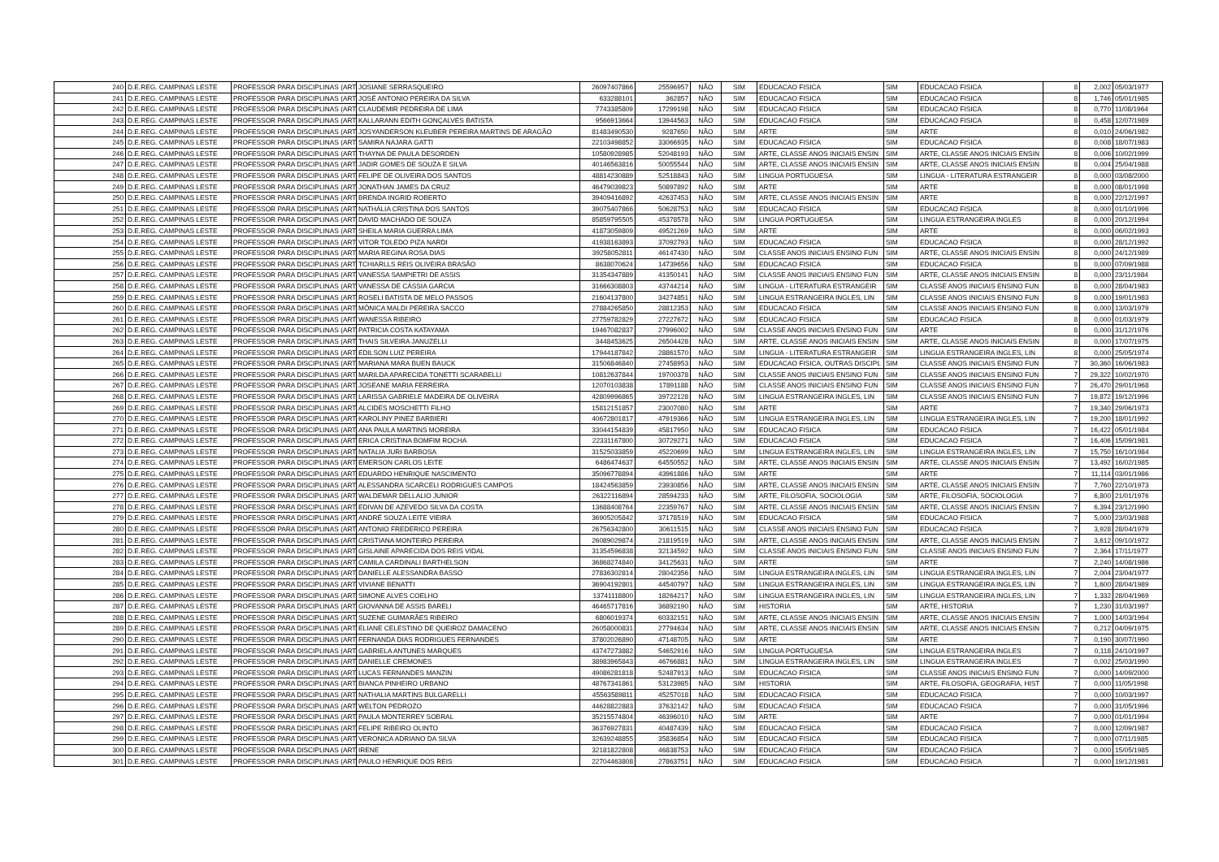| 240 | D.E.REG. CAMPINAS LESTE | PROFESSOR PARA DISCIPLINAS (ART | JOSIANE SERRASQUEIRO | 26097407866 | 25596957 | NÃO | SIM | EDUCACAO FISICA | SIM | EDUCACAO FISICA | 8 | 2,002 | 05/03/1977 |
| 241 | D.E.REG. CAMPINAS LESTE | PROFESSOR PARA DISCIPLINAS (ART | JOSÉ ANTONIO PEREIRA DA SILVA | 633288101 | 362857 | NÃO | SIM | EDUCACAO FISICA | SIM | EDUCACAO FISICA | 8 | 1,746 | 05/01/1985 |
| 242 | D.E.REG. CAMPINAS LESTE | PROFESSOR PARA DISCIPLINAS (ART | CLAUDEMIR PEDREIRA DE LIMA | 7743385809 | 17299198 | NÃO | SIM | EDUCACAO FISICA | SIM | EDUCACAO FISICA | 8 | 0,770 | 11/08/1964 |
| 243 | D.E.REG. CAMPINAS LESTE | PROFESSOR PARA DISCIPLINAS (ART | KALLARANN EDITH GONÇALVES BATISTA | 9566913664 | 13944563 | NÃO | SIM | EDUCACAO FISICA | SIM | EDUCACAO FISICA | 8 | 0,458 | 12/07/1989 |
| 244 | D.E.REG. CAMPINAS LESTE | PROFESSOR PARA DISCIPLINAS (ART | JOSYANDERSON KLEUBER PEREIRA MARTINS DE ARAGÃO | 81483490530 | 9287650 | NÃO | SIM | ARTE | SIM | ARTE | 8 | 0,010 | 24/06/1982 |
| 245 | D.E.REG. CAMPINAS LESTE | PROFESSOR PARA DISCIPLINAS (ART | SAMIRA NAJARA GATTI | 22103498852 | 33066935 | NÃO | SIM | EDUCACAO FISICA | SIM | EDUCACAO FISICA | 8 | 0,008 | 18/07/1983 |
| 246 | D.E.REG. CAMPINAS LESTE | PROFESSOR PARA DISCIPLINAS (ART | THAYNA DE PAULA DESORDEN | 10580928985 | 52048193 | NÃO | SIM | ARTE, CLASSE ANOS INICIAIS ENSIN | SIM | ARTE, CLASSE ANOS INICIAIS ENSIN | 8 | 0,006 | 10/02/1999 |
| 247 | D.E.REG. CAMPINAS LESTE | PROFESSOR PARA DISCIPLINAS (ART | JADIR GOMES DE SOUZA E SILVA | 40146563816 | 50055544 | NÃO | SIM | ARTE, CLASSE ANOS INICIAIS ENSIN | SIM | ARTE, CLASSE ANOS INICIAIS ENSIN | 8 | 0,004 | 25/04/1988 |
| 248 | D.E.REG. CAMPINAS LESTE | PROFESSOR PARA DISCIPLINAS (ART | FELIPE DE OLIVEIRA DOS SANTOS | 48814230889 | 52518843 | NÃO | SIM | LINGUA PORTUGUESA | SIM | LINGUA - LITERATURA ESTRANGEIR | 8 | 0,000 | 03/08/2000 |
| 249 | D.E.REG. CAMPINAS LESTE | PROFESSOR PARA DISCIPLINAS (ART | JONATHAN JAMES DA CRUZ | 46479039823 | 50897892 | NÃO | SIM | ARTE | SIM | ARTE | 8 | 0,000 | 08/01/1998 |
| 250 | D.E.REG. CAMPINAS LESTE | PROFESSOR PARA DISCIPLINAS (ART | BRENDA INGRID ROBERTO | 39409416892 | 42637453 | NÃO | SIM | ARTE, CLASSE ANOS INICIAIS ENSIN | SIM | ARTE | 8 | 0,000 | 22/12/1997 |
| 251 | D.E.REG. CAMPINAS LESTE | PROFESSOR PARA DISCIPLINAS (ART | NATHÁLIA CRISTINA DOS SANTOS | 39075407866 | 50628753 | NÃO | SIM | EDUCACAO FISICA | SIM | EDUCACAO FISICA | 8 | 0,000 | 01/10/1996 |
| 252 | D.E.REG. CAMPINAS LESTE | PROFESSOR PARA DISCIPLINAS (ART | DAVID MACHADO DE SOUZA | 85859795505 | 45378578 | NÃO | SIM | LINGUA PORTUGUESA | SIM | LINGUA ESTRANGEIRA INGLES | 8 | 0,000 | 20/12/1994 |
| 253 | D.E.REG. CAMPINAS LESTE | PROFESSOR PARA DISCIPLINAS (ART | SHEILA MARIA GUERRA LIMA | 41873059809 | 49521269 | NÃO | SIM | ARTE | SIM | ARTE | 8 | 0,000 | 06/02/1993 |
| 254 | D.E.REG. CAMPINAS LESTE | PROFESSOR PARA DISCIPLINAS (ART | VITOR TOLEDO PIZA NARDI | 41938163893 | 37092793 | NÃO | SIM | EDUCACAO FISICA | SIM | EDUCACAO FISICA | 8 | 0,000 | 28/12/1992 |
| 255 | D.E.REG. CAMPINAS LESTE | PROFESSOR PARA DISCIPLINAS (ART | MARIA REGINA ROSA DIAS | 39258052811 | 46147430 | NÃO | SIM | CLASSE ANOS INICIAIS ENSINO FUN | SIM | ARTE, CLASSE ANOS INICIAIS ENSIN | 8 | 0,000 | 24/12/1989 |
| 256 | D.E.REG. CAMPINAS LESTE | PROFESSOR PARA DISCIPLINAS (ART | TCHIARLLS REIS OLIVEIRA BRASÃO | 8638070624 | 14739656 | NÃO | SIM | EDUCACAO FISICA | SIM | EDUCACAO FISICA | 8 | 0,000 | 07/09/1988 |
| 257 | D.E.REG. CAMPINAS LESTE | PROFESSOR PARA DISCIPLINAS (ART | VANESSA SAMPIETRI DE ASSIS | 31354347889 | 41350141 | NÃO | SIM | CLASSE ANOS INICIAIS ENSINO FUN | SIM | ARTE, CLASSE ANOS INICIAIS ENSIN | 8 | 0,000 | 23/11/1984 |
| 258 | D.E.REG. CAMPINAS LESTE | PROFESSOR PARA DISCIPLINAS (ART | VANESSA DE CÁSSIA GARCIA | 31666308803 | 43744214 | NÃO | SIM | LINGUA - LITERATURA ESTRANGEIR | SIM | CLASSE ANOS INICIAIS ENSINO FUN | 8 | 0,000 | 28/04/1983 |
| 259 | D.E.REG. CAMPINAS LESTE | PROFESSOR PARA DISCIPLINAS (ART | ROSELI BATISTA DE MELO PASSOS | 21604137800 | 34274851 | NÃO | SIM | LINGUA ESTRANGEIRA INGLES, LIN | SIM | CLASSE ANOS INICIAIS ENSINO FUN | 8 | 0,000 | 19/01/1983 |
| 260 | D.E.REG. CAMPINAS LESTE | PROFESSOR PARA DISCIPLINAS (ART | MÔNICA MALDI PEREIRA SACCO | 27884265850 | 28812353 | NÃO | SIM | EDUCACAO FISICA | SIM | CLASSE ANOS INICIAIS ENSINO FUN | 8 | 0,000 | 13/03/1979 |
| 261 | D.E.REG. CAMPINAS LESTE | PROFESSOR PARA DISCIPLINAS (ART | WANESSA RIBEIRO | 27759782829 | 27227672 | NÃO | SIM | EDUCACAO FISICA | SIM | EDUCACAO FISICA | 8 | 0,000 | 01/03/1979 |
| 262 | D.E.REG. CAMPINAS LESTE | PROFESSOR PARA DISCIPLINAS (ART | PATRICIA COSTA KATAYAMA | 19467082837 | 27996002 | NÃO | SIM | CLASSE ANOS INICIAIS ENSINO FUN | SIM | ARTE | 8 | 0,000 | 31/12/1976 |
| 263 | D.E.REG. CAMPINAS LESTE | PROFESSOR PARA DISCIPLINAS (ART | THAIS SILVEIRA JANUZELLI | 3448453625 | 26504428 | NÃO | SIM | ARTE, CLASSE ANOS INICIAIS ENSIN | SIM | ARTE, CLASSE ANOS INICIAIS ENSIN | 8 | 0,000 | 17/07/1975 |
| 264 | D.E.REG. CAMPINAS LESTE | PROFESSOR PARA DISCIPLINAS (ART | EDILSON LUIZ PEREIRA | 17944187842 | 28861570 | NÃO | SIM | LINGUA - LITERATURA ESTRANGEIR | SIM | LINGUA ESTRANGEIRA INGLES, LIN | 8 | 0,000 | 25/05/1974 |
| 265 | D.E.REG. CAMPINAS LESTE | PROFESSOR PARA DISCIPLINAS (ART | MARIANA MARA BUEN BAUCK | 31506846840 | 27458953 | NÃO | SIM | EDUCACAO FISICA, OUTRAS DISCIPL | SIM | CLASSE ANOS INICIAIS ENSINO FUN | 7 | 30,360 | 16/06/1983 |
| 266 | D.E.REG. CAMPINAS LESTE | PROFESSOR PARA DISCIPLINAS (ART | MARILDA APARECIDA TONETTI SCARABELLI | 10812637844 | 19700378 | NÃO | SIM | CLASSE ANOS INICIAIS ENSINO FUN | SIM | CLASSE ANOS INICIAIS ENSINO FUN | 7 | 29,322 | 10/02/1970 |
| 267 | D.E.REG. CAMPINAS LESTE | PROFESSOR PARA DISCIPLINAS (ART | JOSEANE MARIA FERREIRA | 12070103838 | 17891188 | NÃO | SIM | CLASSE ANOS INICIAIS ENSINO FUN | SIM | CLASSE ANOS INICIAIS ENSINO FUN | 7 | 26,470 | 29/01/1968 |
| 268 | D.E.REG. CAMPINAS LESTE | PROFESSOR PARA DISCIPLINAS (ART | LARISSA GABRIELE MADEIRA DE OLIVEIRA | 42809996865 | 39722128 | NÃO | SIM | LINGUA ESTRANGEIRA INGLES, LIN | SIM | CLASSE ANOS INICIAIS ENSINO FUN | 7 | 19,872 | 19/12/1996 |
| 269 | D.E.REG. CAMPINAS LESTE | PROFESSOR PARA DISCIPLINAS (ART | ALCIDES MOSCHETTI FILHO | 15812151857 | 23007080 | NÃO | SIM | ARTE | SIM | ARTE | 7 | 19,340 | 29/06/1973 |
| 270 | D.E.REG. CAMPINAS LESTE | PROFESSOR PARA DISCIPLINAS (ART | KAROLINY PINEZ BARBIERI | 40672801817 | 47919366 | NÃO | SIM | LINGUA ESTRANGEIRA INGLES, LIN | SIM | LINGUA ESTRANGEIRA INGLES, LIN | 7 | 19,200 | 18/01/1992 |
| 271 | D.E.REG. CAMPINAS LESTE | PROFESSOR PARA DISCIPLINAS (ART | ANA PAULA MARTINS MOREIRA | 33044154839 | 45817950 | NÃO | SIM | EDUCACAO FISICA | SIM | EDUCACAO FISICA | 7 | 16,422 | 05/01/1984 |
| 272 | D.E.REG. CAMPINAS LESTE | PROFESSOR PARA DISCIPLINAS (ART | ERICA CRISTINA BOMFIM ROCHA | 22331167800 | 30729271 | NÃO | SIM | EDUCACAO FISICA | SIM | EDUCACAO FISICA | 7 | 16,406 | 15/09/1981 |
| 273 | D.E.REG. CAMPINAS LESTE | PROFESSOR PARA DISCIPLINAS (ART | NATALIA JURI BARBOSA | 31525033859 | 45220699 | NÃO | SIM | LINGUA ESTRANGEIRA INGLES, LIN | SIM | LINGUA ESTRANGEIRA INGLES, LIN | 7 | 15,750 | 16/10/1984 |
| 274 | D.E.REG. CAMPINAS LESTE | PROFESSOR PARA DISCIPLINAS (ART | EMERSON CARLOS LEITE | 6486474637 | 64550552 | NÃO | SIM | ARTE, CLASSE ANOS INICIAIS ENSIN | SIM | ARTE, CLASSE ANOS INICIAIS ENSIN | 7 | 13,492 | 16/02/1985 |
| 275 | D.E.REG. CAMPINAS LESTE | PROFESSOR PARA DISCIPLINAS (ART | EDUARDO HENRIQUE NASCIMENTO | 35096778894 | 43961886 | NÃO | SIM | ARTE | SIM | ARTE | 7 | 11,114 | 03/01/1986 |
| 276 | D.E.REG. CAMPINAS LESTE | PROFESSOR PARA DISCIPLINAS (ART | ALESSANDRA SCARCELI RODRIGUES CAMPOS | 18424563859 | 23930856 | NÃO | SIM | ARTE, CLASSE ANOS INICIAIS ENSIN | SIM | ARTE, CLASSE ANOS INICIAIS ENSIN | 7 | 7,760 | 22/10/1973 |
| 277 | D.E.REG. CAMPINAS LESTE | PROFESSOR PARA DISCIPLINAS (ART | WALDEMAR DELLALIO JUNIOR | 26322116894 | 28594233 | NÃO | SIM | ARTE, FILOSOFIA, SOCIOLOGIA | SIM | ARTE, FILOSOFIA, SOCIOLOGIA | 7 | 6,800 | 21/01/1976 |
| 278 | D.E.REG. CAMPINAS LESTE | PROFESSOR PARA DISCIPLINAS (ART | EDIVAN DE AZEVEDO SILVA DA COSTA | 13688408764 | 22359767 | NÃO | SIM | ARTE, CLASSE ANOS INICIAIS ENSIN | SIM | ARTE, CLASSE ANOS INICIAIS ENSIN | 7 | 6,394 | 23/12/1990 |
| 279 | D.E.REG. CAMPINAS LESTE | PROFESSOR PARA DISCIPLINAS (ART | ANDRÉ SOUZA LEITE VIEIRA | 36905205842 | 37178519 | NÃO | SIM | EDUCACAO FISICA | SIM | EDUCACAO FISICA | 7 | 5,000 | 23/03/1988 |
| 280 | D.E.REG. CAMPINAS LESTE | PROFESSOR PARA DISCIPLINAS (ART | ANTONIO FREDERICO PEREIRA | 26756342800 | 30611515 | NÃO | SIM | CLASSE ANOS INICIAIS ENSINO FUN | SIM | EDUCACAO FISICA | 7 | 3,928 | 28/04/1979 |
| 281 | D.E.REG. CAMPINAS LESTE | PROFESSOR PARA DISCIPLINAS (ART | CRISTIANA MONTEIRO PEREIRA | 26089029874 | 21819519 | NÃO | SIM | ARTE, CLASSE ANOS INICIAIS ENSIN | SIM | ARTE, CLASSE ANOS INICIAIS ENSIN | 7 | 3,612 | 09/10/1972 |
| 282 | D.E.REG. CAMPINAS LESTE | PROFESSOR PARA DISCIPLINAS (ART | GISLAINE APARECIDA DOS REIS VIDAL | 31354596838 | 32134592 | NÃO | SIM | CLASSE ANOS INICIAIS ENSINO FUN | SIM | CLASSE ANOS INICIAIS ENSINO FUN | 7 | 2,364 | 17/11/1977 |
| 283 | D.E.REG. CAMPINAS LESTE | PROFESSOR PARA DISCIPLINAS (ART | CAMILA CARDINALI BARTHELSON | 36868274840 | 34125631 | NÃO | SIM | ARTE | SIM | ARTE | 7 | 2,240 | 14/08/1986 |
| 284 | D.E.REG. CAMPINAS LESTE | PROFESSOR PARA DISCIPLINAS (ART | DANIELLE ALESSANDRA BASSO | 27836302814 | 28042356 | NÃO | SIM | LINGUA ESTRANGEIRA INGLES, LIN | SIM | LINGUA ESTRANGEIRA INGLES, LIN | 7 | 2,004 | 23/04/1977 |
| 285 | D.E.REG. CAMPINAS LESTE | PROFESSOR PARA DISCIPLINAS (ART | VIVIANE BENATTI | 36904192801 | 44540797 | NÃO | SIM | LINGUA ESTRANGEIRA INGLES, LIN | SIM | LINGUA ESTRANGEIRA INGLES, LIN | 7 | 1,600 | 28/04/1989 |
| 286 | D.E.REG. CAMPINAS LESTE | PROFESSOR PARA DISCIPLINAS (ART | SIMONE ALVES COELHO | 13741118800 | 18264217 | NÃO | SIM | LINGUA ESTRANGEIRA INGLES, LIN | SIM | LINGUA ESTRANGEIRA INGLES, LIN | 7 | 1,332 | 28/04/1969 |
| 287 | D.E.REG. CAMPINAS LESTE | PROFESSOR PARA DISCIPLINAS (ART | GIOVANNA DE ASSIS BARELI | 46465717816 | 36892190 | NÃO | SIM | HISTORIA | SIM | ARTE, HISTORIA | 7 | 1,230 | 31/03/1997 |
| 288 | D.E.REG. CAMPINAS LESTE | PROFESSOR PARA DISCIPLINAS (ART | SUZENE GUIMARÃES RIBEIRO | 6806019374 | 60332151 | NÃO | SIM | ARTE, CLASSE ANOS INICIAIS ENSIN | SIM | ARTE, CLASSE ANOS INICIAIS ENSIN | 7 | 1,000 | 14/03/1994 |
| 289 | D.E.REG. CAMPINAS LESTE | PROFESSOR PARA DISCIPLINAS (ART | ELIANE CELESTINO DE QUEIROZ DAMACENO | 26058000831 | 27794634 | NÃO | SIM | ARTE, CLASSE ANOS INICIAIS ENSIN | SIM | ARTE, CLASSE ANOS INICIAIS ENSIN | 7 | 0,212 | 04/09/1975 |
| 290 | D.E.REG. CAMPINAS LESTE | PROFESSOR PARA DISCIPLINAS (ART | FERNANDA DIAS RODRIGUES FERNANDES | 37802026890 | 47148705 | NÃO | SIM | ARTE | SIM | ARTE | 7 | 0,190 | 30/07/1990 |
| 291 | D.E.REG. CAMPINAS LESTE | PROFESSOR PARA DISCIPLINAS (ART | GABRIELA ANTUNES MARQUES | 43747273882 | 54652916 | NÃO | SIM | LINGUA PORTUGUESA | SIM | LINGUA ESTRANGEIRA INGLES | 7 | 0,118 | 24/10/1997 |
| 292 | D.E.REG. CAMPINAS LESTE | PROFESSOR PARA DISCIPLINAS (ART | DANIELLE CREMONES | 38983965843 | 46766881 | NÃO | SIM | LINGUA ESTRANGEIRA INGLES, LIN | SIM | LINGUA ESTRANGEIRA INGLES | 7 | 0,002 | 25/03/1990 |
| 293 | D.E.REG. CAMPINAS LESTE | PROFESSOR PARA DISCIPLINAS (ART | LUCAS FERNANDES MANZIN | 49086281818 | 52487913 | NÃO | SIM | EDUCACAO FISICA | SIM | CLASSE ANOS INICIAIS ENSINO FUN | 7 | 0,000 | 14/09/2000 |
| 294 | D.E.REG. CAMPINAS LESTE | PROFESSOR PARA DISCIPLINAS (ART | BIANCA PINHEIRO URBANO | 48767341861 | 53123985 | NÃO | SIM | HISTORIA | SIM | ARTE, FILOSOFIA, GEOGRAFIA, HIST | 7 | 0,000 | 11/05/1998 |
| 295 | D.E.REG. CAMPINAS LESTE | PROFESSOR PARA DISCIPLINAS (ART | NATHALIA MARTINS BULGARELLI | 45563589811 | 45257018 | NÃO | SIM | EDUCACAO FISICA | SIM | EDUCACAO FISICA | 7 | 0,000 | 10/03/1997 |
| 296 | D.E.REG. CAMPINAS LESTE | PROFESSOR PARA DISCIPLINAS (ART | WELTON PEDROZO | 44628822883 | 37632142 | NÃO | SIM | EDUCACAO FISICA | SIM | EDUCACAO FISICA | 7 | 0,000 | 31/05/1996 |
| 297 | D.E.REG. CAMPINAS LESTE | PROFESSOR PARA DISCIPLINAS (ART | PAULA MONTERREY SOBRAL | 35215574804 | 46396010 | NÃO | SIM | ARTE | SIM | ARTE | 7 | 0,000 | 01/01/1994 |
| 298 | D.E.REG. CAMPINAS LESTE | PROFESSOR PARA DISCIPLINAS (ART | FELIPE RIBEIRO OLINTO | 36376927831 | 40487439 | NÃO | SIM | EDUCACAO FISICA | SIM | EDUCACAO FISICA | 7 | 0,000 | 12/09/1987 |
| 299 | D.E.REG. CAMPINAS LESTE | PROFESSOR PARA DISCIPLINAS (ART | VERONICA ADRIANO DA SILVA | 32639248855 | 35836854 | NÃO | SIM | EDUCACAO FISICA | SIM | EDUCACAO FISICA | 7 | 0,000 | 07/11/1985 |
| 300 | D.E.REG. CAMPINAS LESTE | PROFESSOR PARA DISCIPLINAS (ART | IRENE | 32181822808 | 46838753 | NÃO | SIM | EDUCACAO FISICA | SIM | EDUCACAO FISICA | 7 | 0,000 | 15/05/1985 |
| 301 | D.E.REG. CAMPINAS LESTE | PROFESSOR PARA DISCIPLINAS (ART | PAULO HENRIQUE DOS REIS | 22704463808 | 27863751 | NÃO | SIM | EDUCACAO FISICA | SIM | EDUCACAO FISICA | 7 | 0,000 | 19/12/1981 |